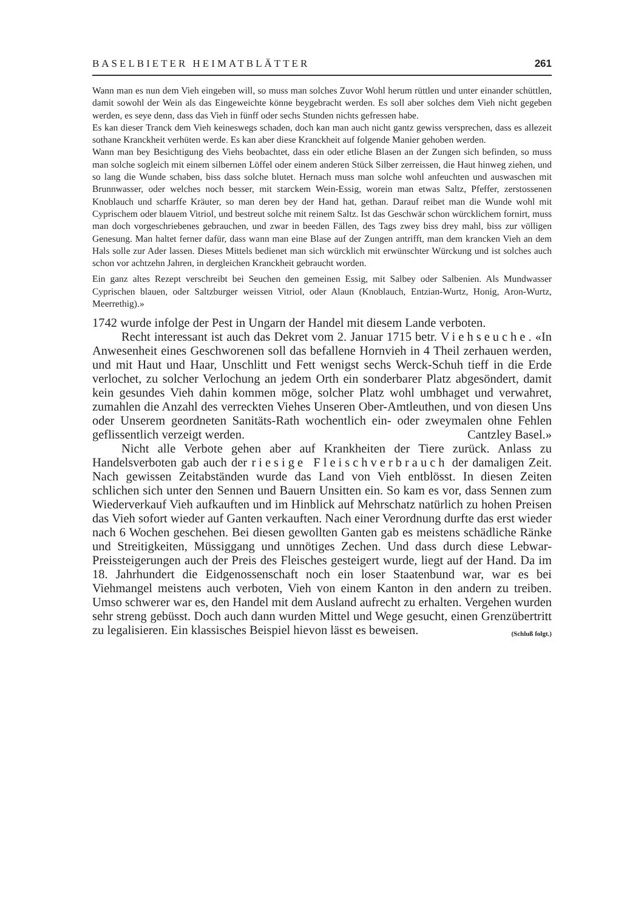BASELBIETER HEIMATBLÄTTER 261
Wann man es nun dem Vieh eingeben will, so muss man solches Zuvor Wohl herum rüttlen und unter einander schüttlen, damit sowohl der Wein als das Eingeweichte könne beygebracht werden. Es soll aber solches dem Vieh nicht gegeben werden, es seye denn, dass das Vieh in fünff oder sechs Stunden nichts gefressen habe.
Es kan dieser Tranck dem Vieh keineswegs schaden, doch kan man auch nicht gantz gewiss versprechen, dass es allezeit sothane Kranckheit verhüten werde. Es kan aber diese Kranckheit auf folgende Manier gehoben werden.
Wann man bey Besichtigung des Viehs beobachtet, dass ein oder etliche Blasen an der Zungen sich befinden, so muss man solche sogleich mit einem silbernen Löffel oder einem anderen Stück Silber zerreissen, die Haut hinweg ziehen, und so lang die Wunde schaben, biss dass solche blutet. Hernach muss man solche wohl anfeuchten und auswaschen mit Brunnwasser, oder welches noch besser, mit starckem Wein-Essig, worein man etwas Saltz, Pfeffer, zerstossenen Knoblauch und scharffe Kräuter, so man deren bey der Hand hat, gethan. Darauf reibet man die Wunde wohl mit Cyprischem oder blauem Vitriol, und bestreut solche mit reinem Saltz. Ist das Geschwär schon würcklichem fornirt, muss man doch vorgeschriebenes gebrauchen, und zwar in beeden Fällen, des Tags zwey biss drey mahl, biss zur völligen Genesung. Man haltet ferner dafür, dass wann man eine Blase auf der Zungen antrifft, man dem krancken Vieh an dem Hals solle zur Ader lassen. Dieses Mittels bedienet man sich würcklich mit erwünschter Würckung und ist solches auch schon vor achtzehn Jahren, in dergleichen Kranckheit gebraucht worden.
Ein ganz altes Rezept verschreibt bei Seuchen den gemeinen Essig, mit Salbey oder Salbenien. Als Mundwasser Cyprischen blauen, oder Saltzburger weissen Vitriol, oder Alaun (Knoblauch, Entzian-Wurtz, Honig, Aron-Wurtz, Meerrethig).»
1742 wurde infolge der Pest in Ungarn der Handel mit diesem Lande verboten.
Recht interessant ist auch das Dekret vom 2. Januar 1715 betr. Viehseuche. «In Anwesenheit eines Geschworenen soll das befallene Hornvieh in 4 Theil zerhauen werden, und mit Haut und Haar, Unschlitt und Fett wenigst sechs Werck-Schuh tieff in die Erde verlochet, zu solcher Verlochung an jedem Orth ein sonderbarer Platz abgesöndert, damit kein gesundes Vieh dahin kommen möge, solcher Platz wohl umbhaget und verwahret, zumahlen die Anzahl des verreckten Viehes Unseren Ober-Amtleuthen, und von diesen Uns oder Unserem geordneten Sanitäts-Rath wochentlich ein- oder zweymalen ohne Fehlen geflissentlich verzeigt werden. Cantzley Basel.»
Nicht alle Verbote gehen aber auf Krankheiten der Tiere zurück. Anlass zu Handelsverboten gab auch der riesige Fleischverbrauch der damaligen Zeit. Nach gewissen Zeitabständen wurde das Land von Vieh entblösst. In diesen Zeiten schlichen sich unter den Sennen und Bauern Unsitten ein. So kam es vor, dass Sennen zum Wiederverkauf Vieh aufkauften und im Hinblick auf Mehrschatz natürlich zu hohen Preisen das Vieh sofort wieder auf Ganten verkauften. Nach einer Verordnung durfte das erst wieder nach 6 Wochen geschehen. Bei diesen gewollten Ganten gab es meistens schädliche Ränke und Streitigkeiten, Müssiggang und unnötiges Zechen. Und dass durch diese Lebwar-Preissteigerungen auch der Preis des Fleisches gesteigert wurde, liegt auf der Hand. Da im 18. Jahrhundert die Eidgenossenschaft noch ein loser Staatenbund war, war es bei Viehmangel meistens auch verboten, Vieh von einem Kanton in den andern zu treiben. Umso schwerer war es, den Handel mit dem Ausland aufrecht zu erhalten. Vergehen wurden sehr streng gebüsst. Doch auch dann wurden Mittel und Wege gesucht, einen Grenzübertritt zu legalisieren. Ein klassisches Beispiel hievon lässt es beweisen. (Schluß folgt.)